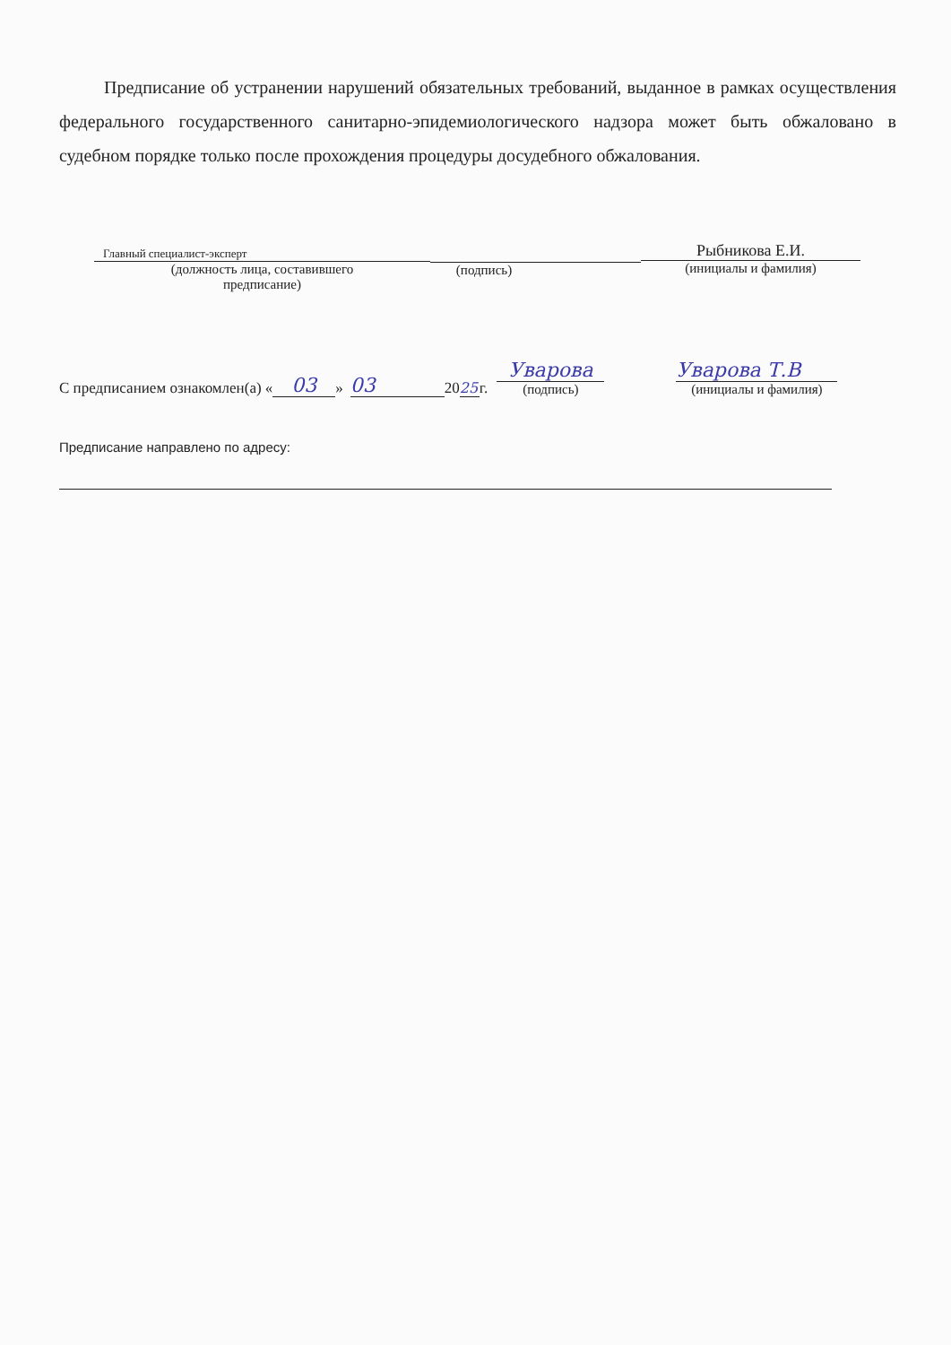Предписание об устранении нарушений обязательных требований, выданное в рамках осуществления федерального государственного санитарно-эпидемиологического надзора может быть обжаловано в судебном порядке только после прохождения процедуры досудебного обжалования.
Главный специалист-эксперт
(должность лица, составившего
предписание)
(подпись)
Рыбникова Е.И.
(инициалы и фамилия)
С предписанием ознакомлен(а) « 03 » 03 20 25 г. Уварова
(подпись) Уварова Т.В
(инициалы и фамилия)
Предписание направлено по адресу: